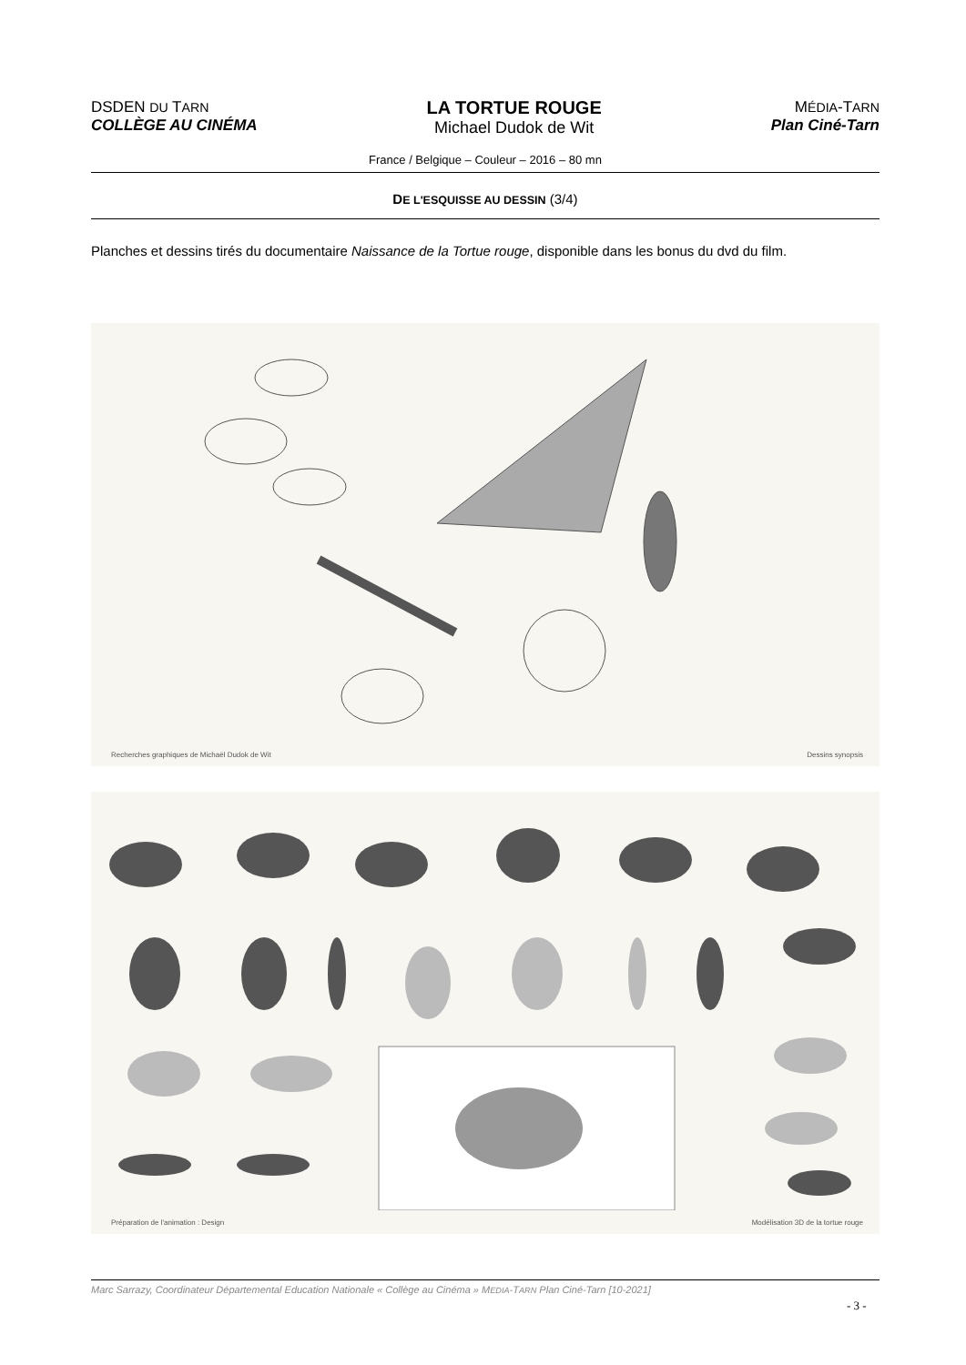DSDEN DU TARN
COLLÈGE AU CINÉMA
LA TORTUE ROUGE
Michael Dudok de Wit
MÉDIA-TARN
Plan Ciné-Tarn
France / Belgique – Couleur – 2016 – 80 mn
DE L'ESQUISSE AU DESSIN (3/4)
Planches et dessins tirés du documentaire Naissance de la Tortue rouge, disponible dans les bonus du dvd du film.
Recherches graphiques de Michaël Dudok de Wit Dessins synopsis
Préparation de l'animation : Design Modélisation 3D de la tortue rouge
Marc Sarrazy, Coordinateur Départemental Education Nationale « Collège au Cinéma » MEDIA-TARN Plan Ciné-Tarn [10-2021]
- 3 -